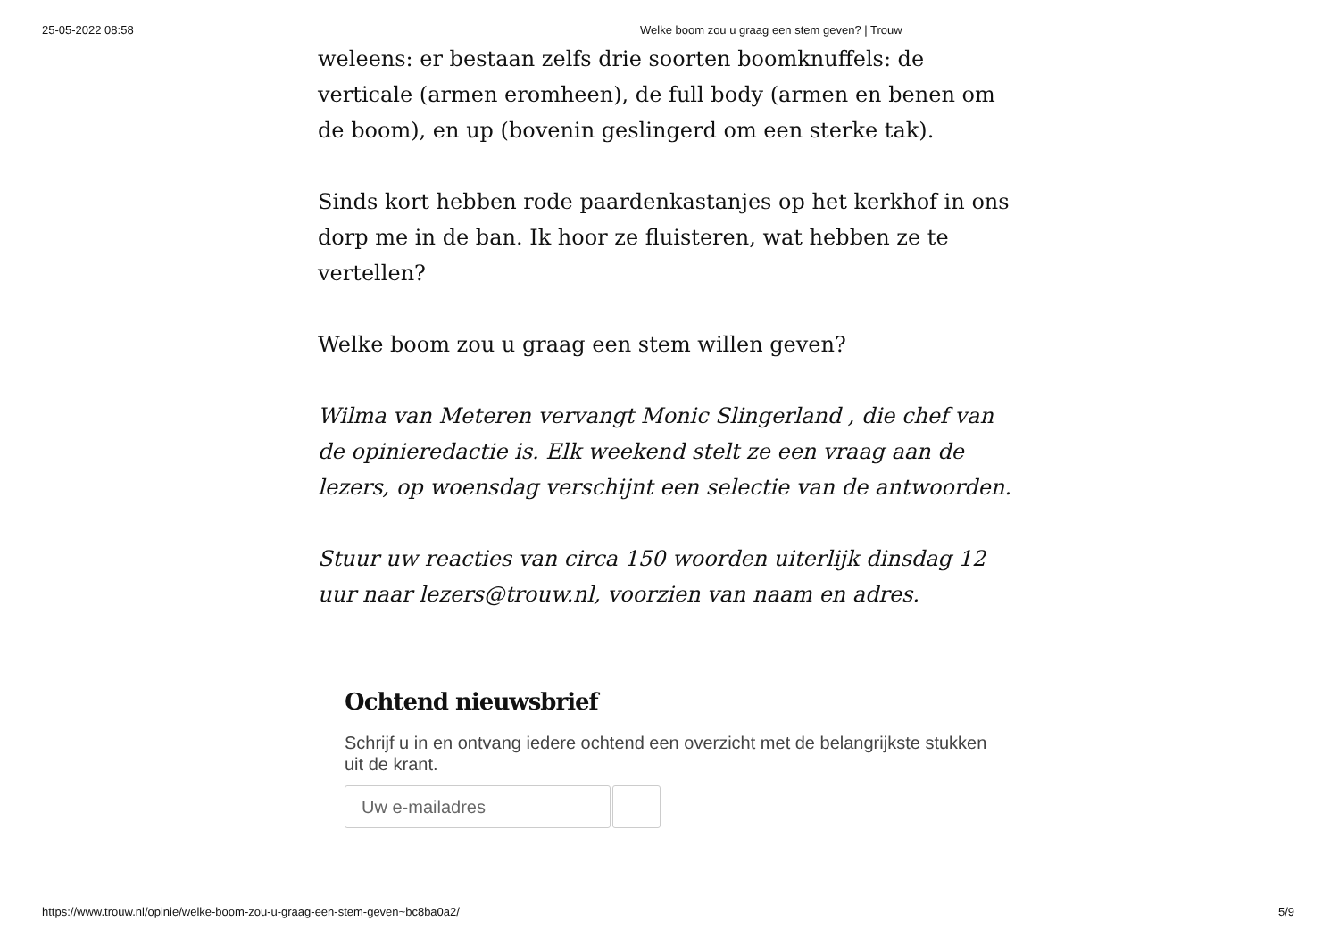25-05-2022 08:58 Welke boom zou u graag een stem geven? | Trouw
weleens: er bestaan zelfs drie soorten boomknuffels: de verticale (armen eromheen), de full body (armen en benen om de boom), en up (bovenin geslingerd om een sterke tak).
Sinds kort hebben rode paardenkastanjes op het kerkhof in ons dorp me in de ban. Ik hoor ze fluisteren, wat hebben ze te vertellen?
Welke boom zou u graag een stem willen geven?
Wilma van Meteren vervangt Monic Slingerland , die chef van de opinieredactie is. Elk weekend stelt ze een vraag aan de lezers, op woensdag verschijnt een selectie van de antwoorden.
Stuur uw reacties van circa 150 woorden uiterlijk dinsdag 12 uur naar lezers@trouw.nl, voorzien van naam en adres.
Ochtend nieuwsbrief
Schrijf u in en ontvang iedere ochtend een overzicht met de belangrijkste stukken uit de krant.
Uw e-mailadres
https://www.trouw.nl/opinie/welke-boom-zou-u-graag-een-stem-geven~bc8ba0a2/ 5/9